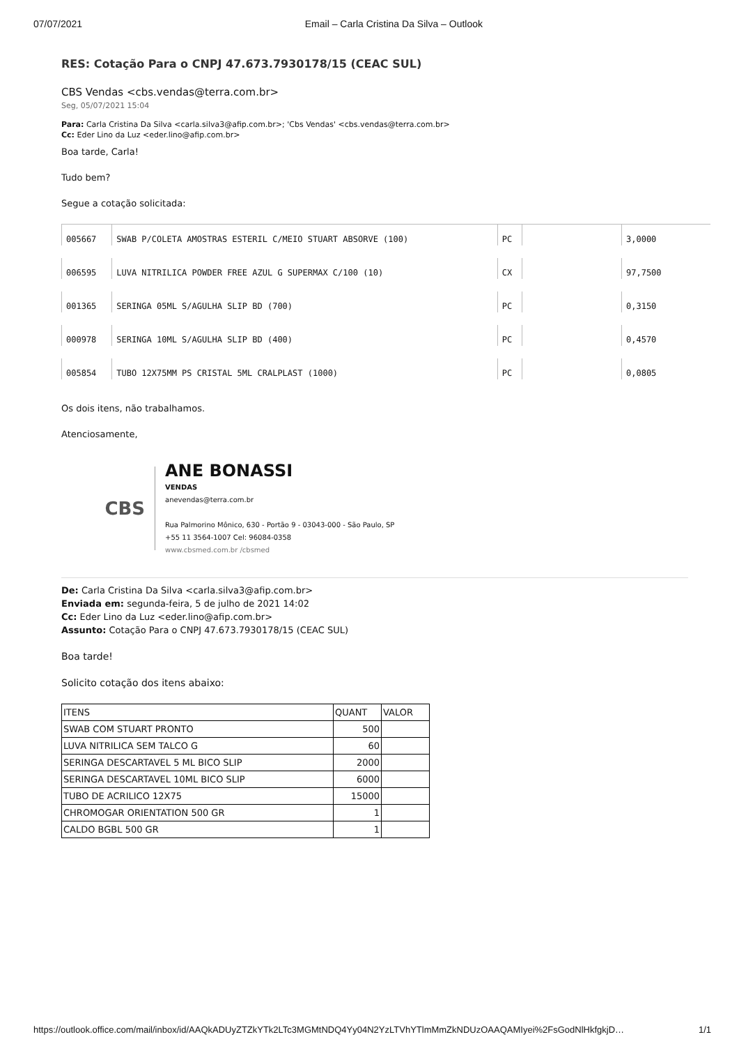07/07/2021 Email – Carla Cristina Da Silva – Outlook
RES: Cotação Para o CNPJ 47.673.7930178/15 (CEAC SUL)
CBS Vendas <cbs.vendas@terra.com.br>
Seg, 05/07/2021 15:04
Para: Carla Cristina Da Silva <carla.silva3@afip.com.br>; 'Cbs Vendas' <cbs.vendas@terra.com.br>
Cc: Eder Lino da Luz <eder.lino@afip.com.br>
Boa tarde, Carla!
Tudo bem?
Segue a cotação solicitada:
| 005667 | SWAB P/COLETA AMOSTRAS ESTERIL C/MEIO STUART ABSORVE (100) | PC | | 3,0000 |
| 006595 | LUVA NITRILICA POWDER FREE AZUL G SUPERMAX C/100 (10) | CX | | 97,7500 |
| 001365 | SERINGA 05ML S/AGULHA SLIP BD (700) | PC | | 0,3150 |
| 000978 | SERINGA 10ML S/AGULHA SLIP BD (400) | PC | | 0,4570 |
| 005854 | TUBO 12X75MM PS CRISTAL 5ML CRALPLAST (1000) | PC | | 0,0805 |
Os dois itens, não trabalhamos.
Atenciosamente,
CBS
ANE BONASSI
VENDAS
anevendas@terra.com.br
Rua Palmorino Mônico, 630 - Portão 9 - 03043-000 - São Paulo, SP
+55 11 3564-1007 Cel: 96084-0358
www.cbsmed.com.br /cbsmed
De: Carla Cristina Da Silva <carla.silva3@afip.com.br>
Enviada em: segunda-feira, 5 de julho de 2021 14:02
Cc: Eder Lino da Luz <eder.lino@afip.com.br>
Assunto: Cotação Para o CNPJ 47.673.7930178/15 (CEAC SUL)
Boa tarde!
Solicito cotação dos itens abaixo:
| ITENS | QUANT | VALOR |
| SWAB COM STUART PRONTO | 500 | |
| LUVA NITRILICA SEM TALCO G | 60 | |
| SERINGA DESCARTAVEL 5 ML BICO SLIP | 2000 | |
| SERINGA DESCARTAVEL 10ML BICO SLIP | 6000 | |
| TUBO DE ACRILICO 12X75 | 15000 | |
| CHROMOGAR ORIENTATION 500 GR | 1 | |
| CALDO BGBL 500 GR | 1 | |
https://outlook.office.com/mail/inbox/id/AAQkADUyZTZkYTk2LTc3MGMtNDQ4Yy04N2YzLTVhYTlmMmZkNDUzOAAQAMIyei%2FsGodNlHkfgkjD… 1/1